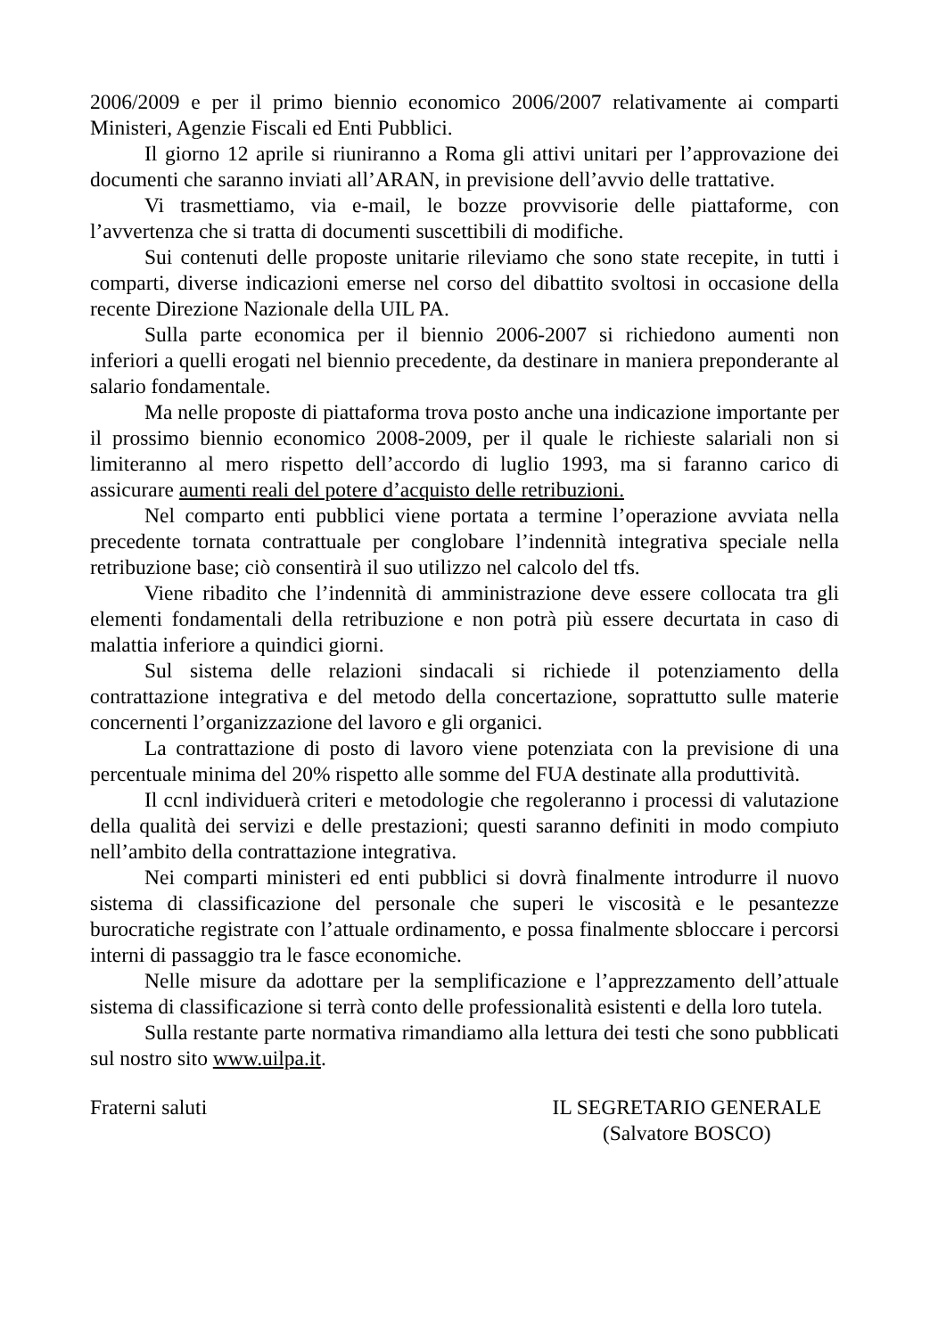2006/2009 e per il primo biennio economico 2006/2007 relativamente ai comparti Ministeri, Agenzie Fiscali ed Enti Pubblici.
Il giorno 12 aprile si riuniranno a Roma gli attivi unitari per l’approvazione dei documenti che saranno inviati all’ARAN, in previsione dell’avvio delle trattative.
Vi trasmettiamo, via e-mail, le bozze provvisorie delle piattaforme, con l’avvertenza che si tratta di documenti suscettibili di modifiche.
Sui contenuti delle proposte unitarie rileviamo che sono state recepite, in tutti i comparti, diverse indicazioni emerse nel corso del dibattito svoltosi in occasione della recente Direzione Nazionale della UIL PA.
Sulla parte economica per il biennio 2006-2007 si richiedono aumenti non inferiori a quelli erogati nel biennio precedente, da destinare in maniera preponderante al salario fondamentale.
Ma nelle proposte di piattaforma trova posto anche una indicazione importante per il prossimo biennio economico 2008-2009, per il quale le richieste salariali non si limiteranno al mero rispetto dell’accordo di luglio 1993, ma si faranno carico di assicurare aumenti reali del potere d’acquisto delle retribuzioni.
Nel comparto enti pubblici viene portata a termine l’operazione avviata nella precedente tornata contrattuale per conglobare l’indennità integrativa speciale nella retribuzione base; ciò consentirà il suo utilizzo nel calcolo del tfs.
Viene ribadito che l’indennità di amministrazione deve essere collocata tra gli elementi fondamentali della retribuzione e non potrà più essere decurtata in caso di malattia inferiore a quindici giorni.
Sul sistema delle relazioni sindacali si richiede il potenziamento della contrattazione integrativa e del metodo della concertazione, soprattutto sulle materie concernenti l’organizzazione del lavoro e gli organici.
La contrattazione di posto di lavoro viene potenziata con la previsione di una percentuale minima del 20% rispetto alle somme del FUA destinate alla produttività.
Il ccnl individuerà criteri e metodologie che regoleranno i processi di valutazione della qualità dei servizi e delle prestazioni; questi saranno definiti in modo compiuto nell’ambito della contrattazione integrativa.
Nei comparti ministeri ed enti pubblici si dovrà finalmente introdurre il nuovo sistema di classificazione del personale che superi le viscosità e le pesantezze burocratiche registrate con l’attuale ordinamento, e possa finalmente sbloccare i percorsi interni di passaggio tra le fasce economiche.
Nelle misure da adottare per la semplificazione e l’apprezzamento dell’attuale sistema di classificazione si terrà conto delle professionalità esistenti e della loro tutela.
Sulla restante parte normativa rimandiamo alla lettura dei testi che sono pubblicati sul nostro sito www.uilpa.it.
Fraterni saluti IL SEGRETARIO GENERALE
(Salvatore BOSCO)